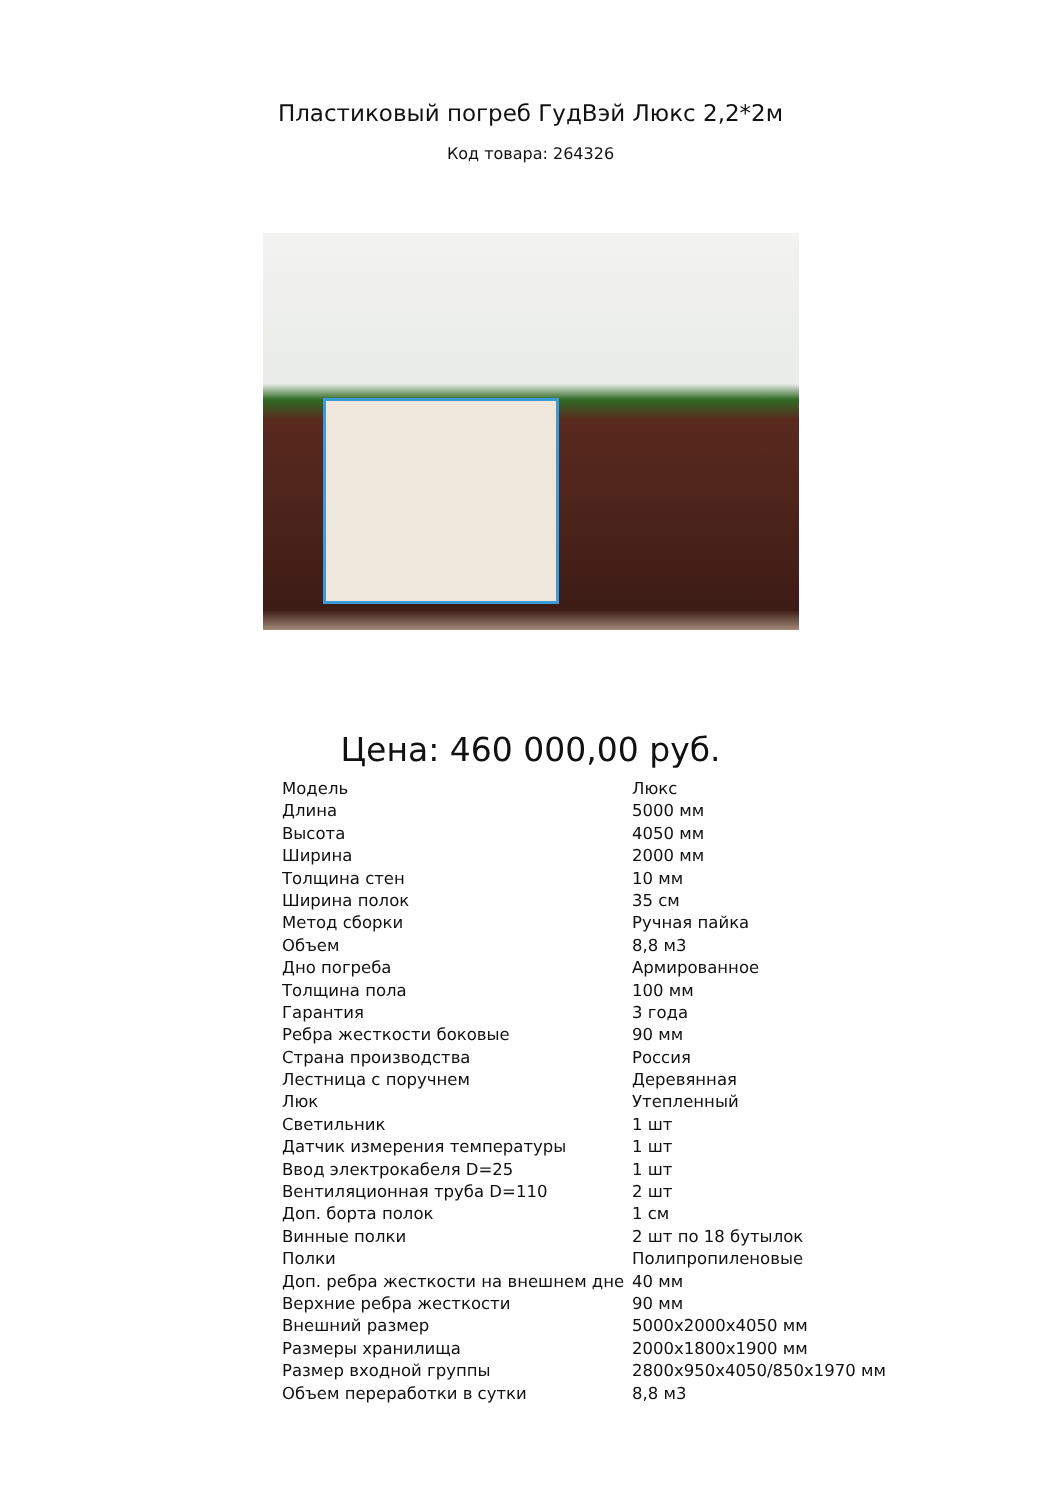Пластиковый погреб ГудВэй Люкс 2,2*2м
Код товара: 264326
Цена: 460 000,00 руб.
| Модель | Люкс |
| Длина | 5000 мм |
| Высота | 4050 мм |
| Ширина | 2000 мм |
| Толщина стен | 10 мм |
| Ширина полок | 35 см |
| Метод сборки | Ручная пайка |
| Объем | 8,8 м3 |
| Дно погреба | Армированное |
| Толщина пола | 100 мм |
| Гарантия | 3 года |
| Ребра жесткости боковые | 90 мм |
| Страна производства | Россия |
| Лестница с поручнем | Деревянная |
| Люк | Утепленный |
| Светильник | 1 шт |
| Датчик измерения температуры | 1 шт |
| Ввод электрокабеля D=25 | 1 шт |
| Вентиляционная труба D=110 | 2 шт |
| Доп. борта полок | 1 см |
| Винные полки | 2 шт по 18 бутылок |
| Полки | Полипропиленовые |
| Доп. ребра жесткости на внешнем дне | 40 мм |
| Верхние ребра жесткости | 90 мм |
| Внешний размер | 5000x2000x4050 мм |
| Размеры хранилища | 2000x1800x1900 мм |
| Размер входной группы | 2800x950x4050/850x1970 мм |
| Объем переработки в сутки | 8,8 м3 |